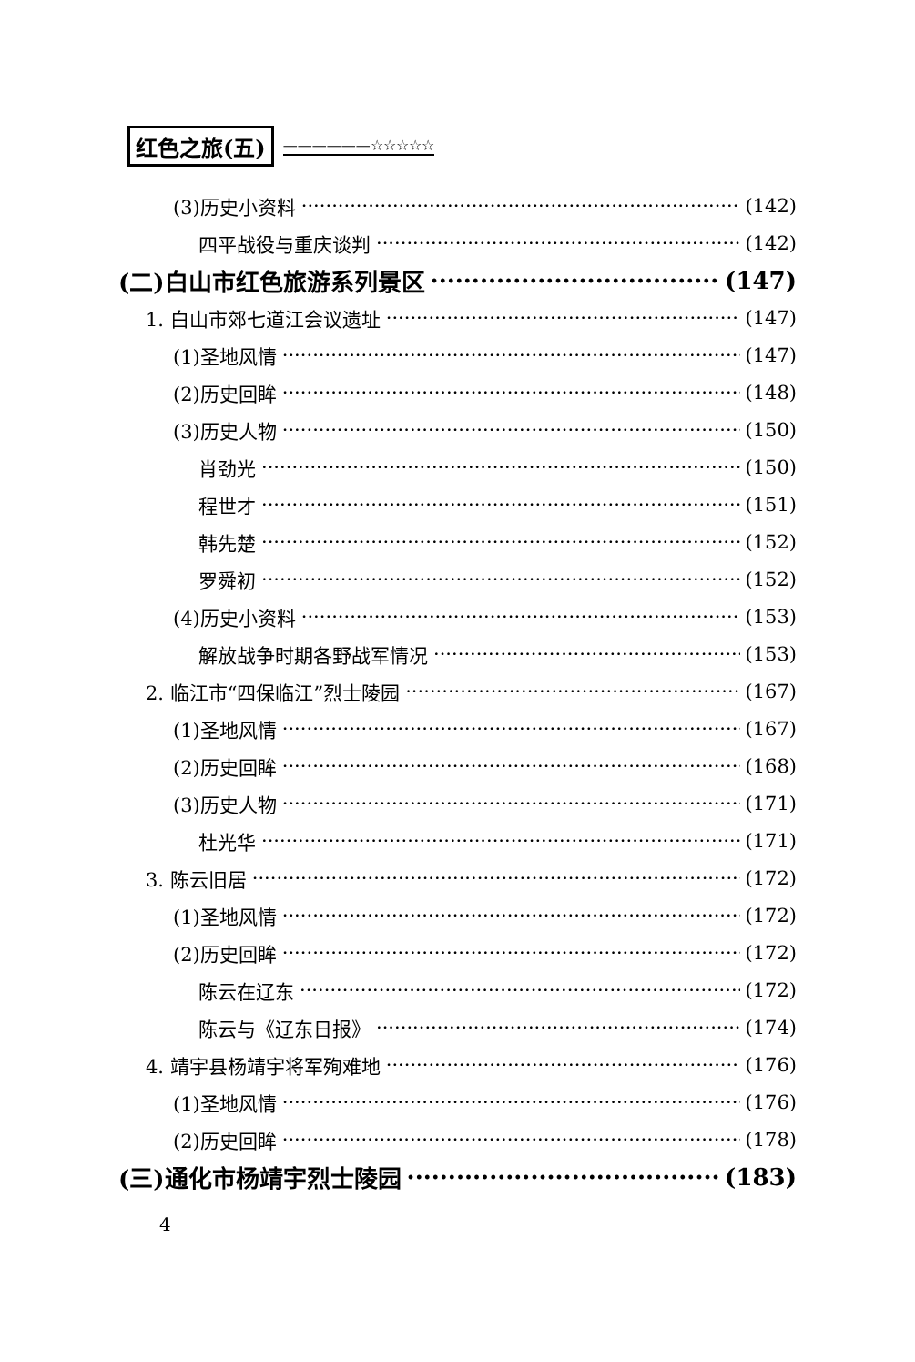红色之旅(五) ——————☆☆☆☆☆
(3)历史小资料 (142)
四平战役与重庆谈判 (142)
(二)白山市红色旅游系列景区 (147)
1. 白山市郊七道江会议遗址 (147)
(1)圣地风情 (147)
(2)历史回眸 (148)
(3)历史人物 (150)
肖劲光 (150)
程世才 (151)
韩先楚 (152)
罗舜初 (152)
(4)历史小资料 (153)
解放战争时期各野战军情况 (153)
2. 临江市“四保临江”烈士陵园 (167)
(1)圣地风情 (167)
(2)历史回眸 (168)
(3)历史人物 (171)
杜光华 (171)
3. 陈云旧居 (172)
(1)圣地风情 (172)
(2)历史回眸 (172)
陈云在辽东 (172)
陈云与《辽东日报》 (174)
4. 靖宇县杨靖宇将军殉难地 (176)
(1)圣地风情 (176)
(2)历史回眸 (178)
(三)通化市杨靖宇烈士陵园 (183)
4